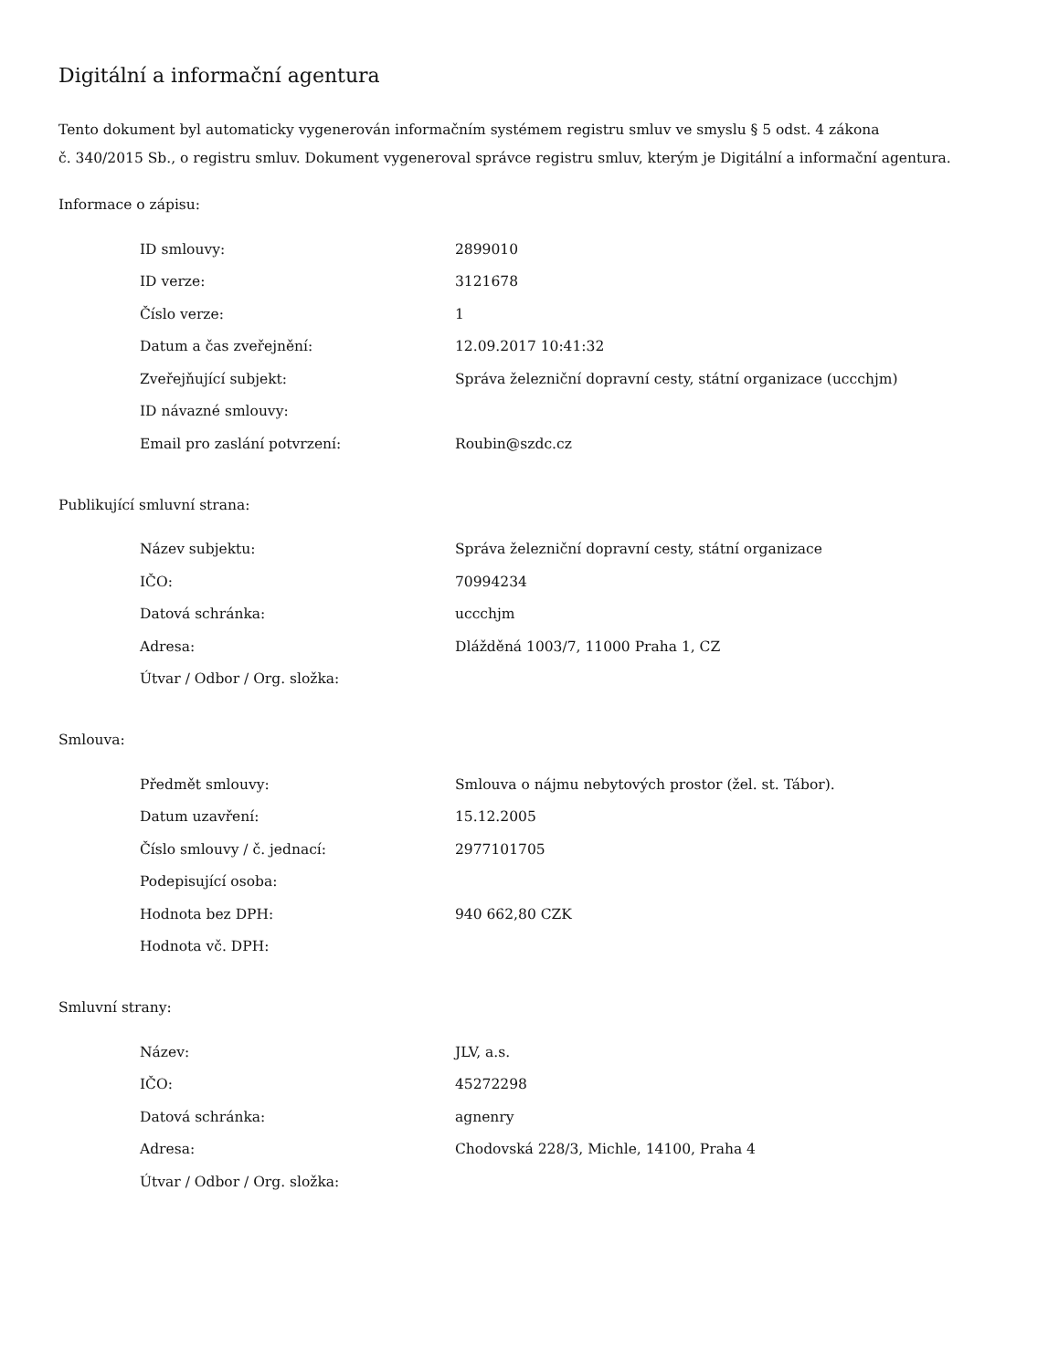Digitální a informační agentura
Tento dokument byl automaticky vygenerován informačním systémem registru smluv ve smyslu § 5 odst. 4 zákona
č. 340/2015 Sb., o registru smluv. Dokument vygeneroval správce registru smluv, kterým je Digitální a informační agentura.
Informace o zápisu:
| ID smlouvy: | 2899010 |
| ID verze: | 3121678 |
| Číslo verze: | 1 |
| Datum a čas zveřejnění: | 12.09.2017 10:41:32 |
| Zveřejňující subjekt: | Správa železniční dopravní cesty, státní organizace (uccchjm) |
| ID návazné smlouvy: | |
| Email pro zaslání potvrzení: | Roubin@szdc.cz |
Publikující smluvní strana:
| Název subjektu: | Správa železniční dopravní cesty, státní organizace |
| IČO: | 70994234 |
| Datová schránka: | uccchjm |
| Adresa: | Dlážděná 1003/7, 11000 Praha 1, CZ |
| Útvar / Odbor / Org. složka: | |
Smlouva:
| Předmět smlouvy: | Smlouva o nájmu nebytových prostor (žel. st. Tábor). |
| Datum uzavření: | 15.12.2005 |
| Číslo smlouvy / č. jednací: | 2977101705 |
| Podepisující osoba: | |
| Hodnota bez DPH: | 940 662,80 CZK |
| Hodnota vč. DPH: | |
Smluvní strany:
| Název: | JLV, a.s. |
| IČO: | 45272298 |
| Datová schránka: | agnenry |
| Adresa: | Chodovská 228/3, Michle, 14100, Praha 4 |
| Útvar / Odbor / Org. složka: | |